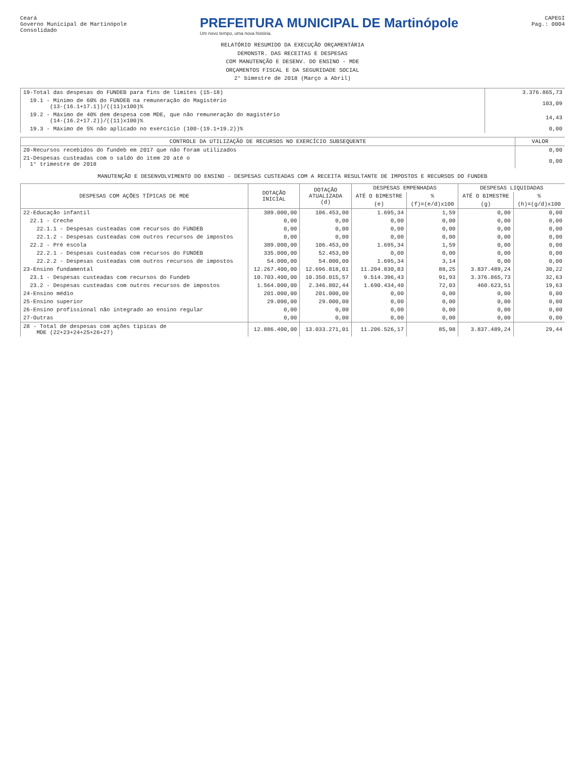Ceará
Governo Municipal de Martinópole
Consolidado
PREFEITURA MUNICIPAL DE Martinópole
Um novo tempo, uma nova história.
CAPEGI
Pag.: 0004
RELATÓRIO RESUMIDO DA EXECUÇÃO ORÇAMENTÁRIA
DEMONSTR. DAS RECEITAS E DESPESAS
COM MANUTENÇÃO E DESENV. DO ENSINO - MDE
ORÇAMENTOS FISCAL E DA SEGURIDADE SOCIAL
2° bimestre de 2018 (Março a Abril)
| 19-Total das despesas do FUNDEB para fins de limites (15-18) | 3.376.865,73 |
| 19.1 - Mínimo de 60% do FUNDEB na remuneração do Magistério (13-(16.1+17.1))/((11)x100)% | 103,09 |
| 19.2 - Máximo de 40% dem despesa com MDE, que não remuneração do magistério (14-(16.2+17.2))/((11)x100)% | 14,43 |
| 19.3 - Máximo de 5% não aplicado no exercício (100-(19.1+19.2))% | 0,00 |
| CONTROLE DA UTILIZAÇÃO DE RECURSOS NO EXERCÍCIO SUBSEQUENTE | VALOR |
| --- | --- |
| 20-Recursos recebidos do fundeb em 2017 que não foram utilizados | 0,00 |
| 21-Despesas custeadas com o saldo do item 20 até o 1° trimestre de 2018 | 0,00 |
MANUTENÇÃO E DESENVOLVIMENTO DO ENSINO - DESPESAS CUSTEADAS COM A RECEITA RESULTANTE DE IMPOSTOS E RECURSOS DO FUNDEB
| DESPESAS COM AÇÕES TÍPICAS DE MDE | DOTAÇÃO INICIAL | DOTAÇÃO ATUALIZADA (d) | DESPESAS EMPENHADAS | | DESPESAS LIQUIDADAS | |
| --- | --- | --- | --- | --- | --- | --- |
| | | | ATÉ O BIMESTRE | % | ATÉ O BIMESTRE | % |
| | | | (e) | (f)=(e/d)x100 | (g) | (h)=(g/d)x100 |
| 22-Educação infantil | 389.000,00 | 106.453,00 | 1.695,34 | 1,59 | 0,00 | 0,00 |
| 22.1 - Creche | 0,00 | 0,00 | 0,00 | 0,00 | 0,00 | 0,00 |
| 22.1.1 - Despesas custeadas com recursos do FUNDEB | 0,00 | 0,00 | 0,00 | 0,00 | 0,00 | 0,00 |
| 22.1.2 - Despesas custeadas com outros recursos de impostos | 0,00 | 0,00 | 0,00 | 0,00 | 0,00 | 0,00 |
| 22.2 - Pré escola | 389.000,00 | 106.453,00 | 1.695,34 | 1,59 | 0,00 | 0,00 |
| 22.2.1 - Despesas custeadas com recursos do FUNDEB | 335.000,00 | 52.453,00 | 0,00 | 0,00 | 0,00 | 0,00 |
| 22.2.2 - Despesas custeadas com outros recursos de impostos | 54.000,00 | 54.000,00 | 1.695,34 | 3,14 | 0,00 | 0,00 |
| 23-Ensino fundamental | 12.267.400,00 | 12.696.818,01 | 11.204.830,83 | 88,25 | 3.837.489,24 | 30,22 |
| 23.1 - Despesas custeadas com recursos do Fundeb | 10.703.400,00 | 10.350.015,57 | 9.514.396,43 | 91,93 | 3.376.865,73 | 32,63 |
| 23.2 - Despesas custeadas com outros recursos de impostos | 1.564.000,00 | 2.346.802,44 | 1.690.434,40 | 72,03 | 460.623,51 | 19,63 |
| 24-Ensino médio | 201.000,00 | 201.000,00 | 0,00 | 0,00 | 0,00 | 0,00 |
| 25-Ensino superior | 29.000,00 | 29.000,00 | 0,00 | 0,00 | 0,00 | 0,00 |
| 26-Ensino profissional não integrado ao ensino regular | 0,00 | 0,00 | 0,00 | 0,00 | 0,00 | 0,00 |
| 27-Outras | 0,00 | 0,00 | 0,00 | 0,00 | 0,00 | 0,00 |
| 28 - Total de despesas com ações típicas de MDE (22+23+24+25+26+27) | 12.886.400,00 | 13.033.271,01 | 11.206.526,17 | 85,98 | 3.837.489,24 | 29,44 |